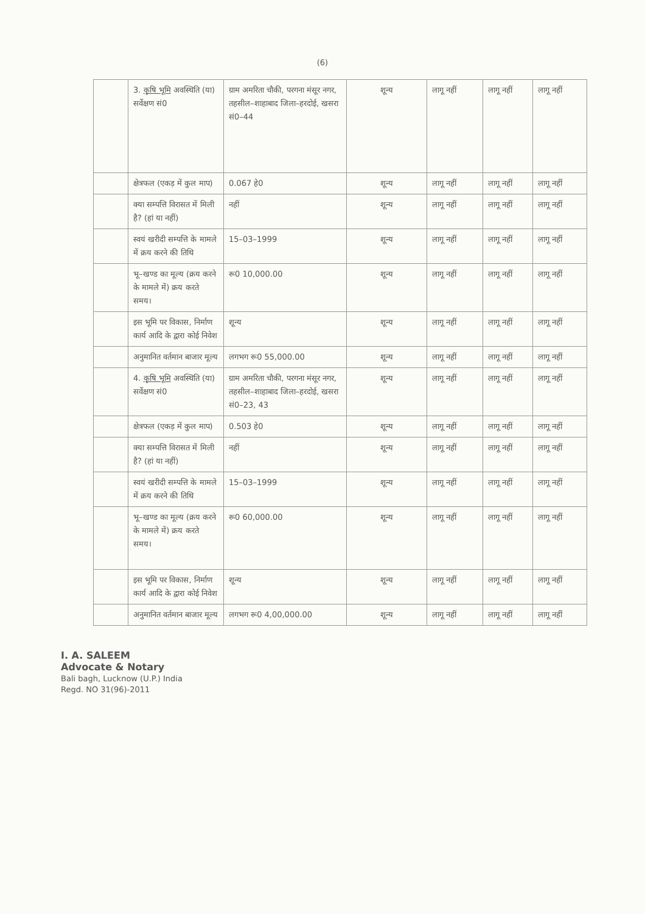(6)
| | 3. कृषि भूमि अवस्थिति (या) सर्वेक्षण सं0 | ग्राम अमरिता चौकी, परगना मंसूर नगर, तहसील–शाहाबाद जिला–हरदोई, खसरा सं0–44 | शून्य | लागू नहीं | लागू नहीं | लागू नहीं |
| | क्षेत्रफल (एकड़ में कुल माप) | 0.067 हे0 | शून्य | लागू नहीं | लागू नहीं | लागू नहीं |
| | क्या सम्पत्ति विरासत में मिली है? (हां या नहीं) | नहीं | शून्य | लागू नहीं | लागू नहीं | लागू नहीं |
| | स्वयं खरीदी सम्पत्ति के मामले में क्रय करने की तिथि | 15–03–1999 | शून्य | लागू नहीं | लागू नहीं | लागू नहीं |
| | भू–खण्ड का मूल्य (क्रय करने के मामले में) क्रय करते समय। | रू0 10,000.00 | शून्य | लागू नहीं | लागू नहीं | लागू नहीं |
| | इस भूमि पर विकास, निर्माण कार्य आदि के द्वारा कोई निवेश | शून्य | शून्य | लागू नहीं | लागू नहीं | लागू नहीं |
| | अनुमानित वर्तमान बाजार मूल्य | लगभग रू0 55,000.00 | शून्य | लागू नहीं | लागू नहीं | लागू नहीं |
| | 4. कृषि भूमि अवस्थिति (या) सर्वेक्षण सं0 | ग्राम अमरिता चौकी, परगना मंसूर नगर, तहसील–शाहाबाद जिला–हरदोई, खसरा सं0–23, 43 | शून्य | लागू नहीं | लागू नहीं | लागू नहीं |
| | क्षेत्रफल (एकड़ में कुल माप) | 0.503 हे0 | शून्य | लागू नहीं | लागू नहीं | लागू नहीं |
| | क्या सम्पत्ति विरासत में मिली है? (हां या नहीं) | नहीं | शून्य | लागू नहीं | लागू नहीं | लागू नहीं |
| | स्वयं खरीदी सम्पत्ति के मामले में क्रय करने की तिथि | 15–03–1999 | शून्य | लागू नहीं | लागू नहीं | लागू नहीं |
| | भू–खण्ड का मूल्य (क्रय करने के मामले में) क्रय करते समय। | रू0 60,000.00 | शून्य | लागू नहीं | लागू नहीं | लागू नहीं |
| | इस भूमि पर विकास, निर्माण कार्य आदि के द्वारा कोई निवेश | शून्य | शून्य | लागू नहीं | लागू नहीं | लागू नहीं |
| | अनुमानित वर्तमान बाजार मूल्य | लगभग रू0 4,00,000.00 | शून्य | लागू नहीं | लागू नहीं | लागू नहीं |
I. A. SALEEM
Advocate & Notary
Bali bagh, Lucknow (U.P.) India
Regd. NO 31(96)-2011